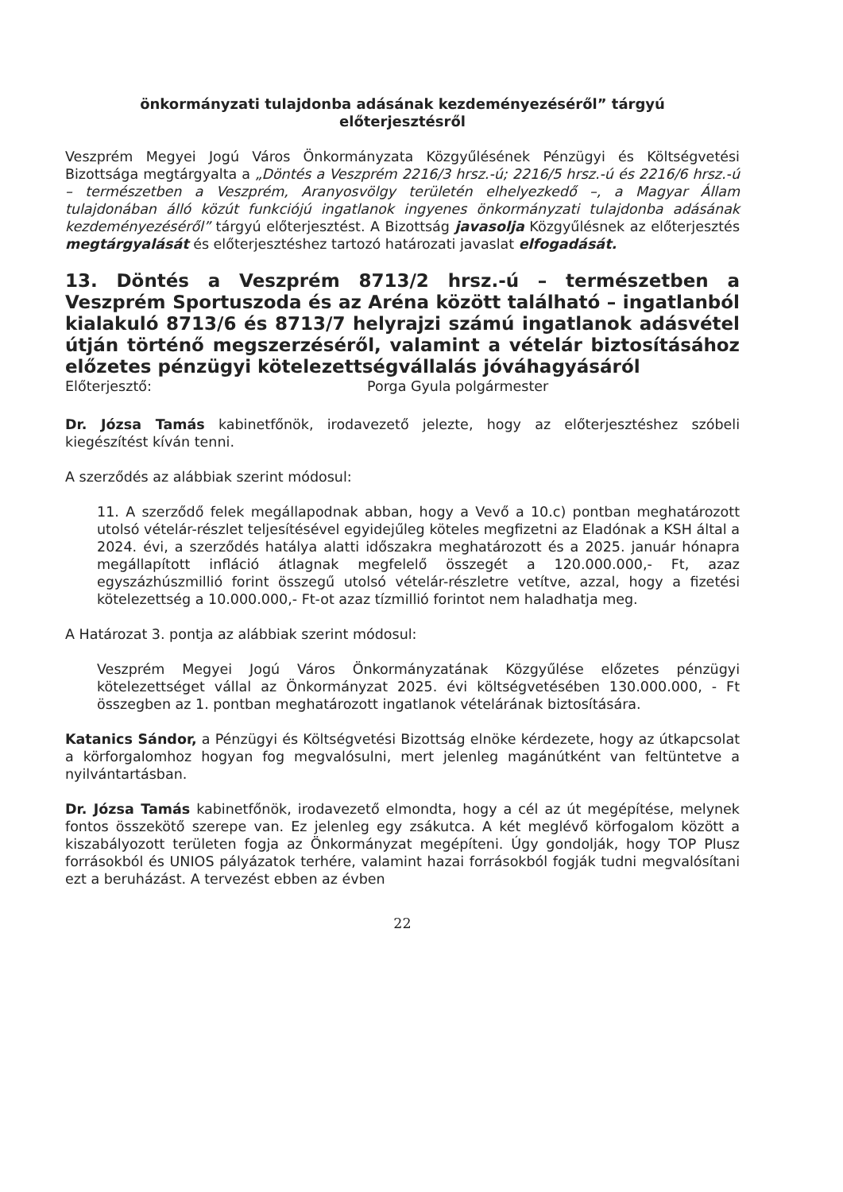önkormányzati tulajdonba adásának kezdeményezéséről” tárgyú
előterjesztésről
Veszprém Megyei Jogú Város Önkormányzata Közgyűlésének Pénzügyi és Költségvetési Bizottsága megtárgyalta a „Döntés a Veszprém 2216/3 hrsz.-ú; 2216/5 hrsz.-ú és 2216/6 hrsz.-ú – természetben a Veszprém, Aranyosvölgy területén elhelyezkedő –, a Magyar Állam tulajdonában álló közút funkciójú ingatlanok ingyenes önkormányzati tulajdonba adásának kezdeményezéséről” tárgyú előterjesztést. A Bizottság javasolja Közgyűlésnek az előterjesztés megtárgyalását és előterjesztéshez tartozó határozati javaslat elfogadását.
13. Döntés a Veszprém 8713/2 hrsz.-ú – természetben a Veszprém Sportuszoda és az Aréna között található – ingatlanból kialakuló 8713/6 és 8713/7 helyrajzi számú ingatlanok adásvétel útján történő megszerzéséről, valamint a vételár biztosításához előzetes pénzügyi kötelezettségvállalás jóváhagyásáról
Előterjesztő: Porga Gyula polgármester
Dr. Józsa Tamás kabinetfőnök, irodavezető jelezte, hogy az előterjesztéshez szóbeli kiegészítést kíván tenni.
A szerződés az alábbiak szerint módosul:
11. A szerződő felek megállapodnak abban, hogy a Vevő a 10.c) pontban meghatározott utolsó vételár-részlet teljesítésével egyidejűleg köteles megfizetni az Eladónak a KSH által a 2024. évi, a szerződés hatálya alatti időszakra meghatározott és a 2025. január hónapra megállapított infláció átlagnak megfelelő összegét a 120.000.000,- Ft, azaz egyszázhúszmillió forint összegű utolsó vételár-részletre vetítve, azzal, hogy a fizetési kötelezettség a 10.000.000,- Ft-ot azaz tízmillió forintot nem haladhatja meg.
A Határozat 3. pontja az alábbiak szerint módosul:
Veszprém Megyei Jogú Város Önkormányzatának Közgyűlése előzetes pénzügyi kötelezettséget vállal az Önkormányzat 2025. évi költségvetésében 130.000.000, - Ft összegben az 1. pontban meghatározott ingatlanok vételárának biztosítására.
Katanics Sándor, a Pénzügyi és Költségvetési Bizottság elnöke kérdezete, hogy az útkapcsolat a körforgalomhoz hogyan fog megvalósulni, mert jelenleg magánútként van feltüntetve a nyilvántartásban.
Dr. Józsa Tamás kabinetfőnök, irodavezető elmondta, hogy a cél az út megépítése, melynek fontos összekötő szerepe van. Ez jelenleg egy zsákutca. A két meglévő körfogalom között a kiszabályozott területen fogja az Önkormányzat megépíteni. Úgy gondolják, hogy TOP Plusz forrásokból és UNIOS pályázatok terhére, valamint hazai forrásokból fogják tudni megvalósítani ezt a beruházást. A tervezést ebben az évben
22